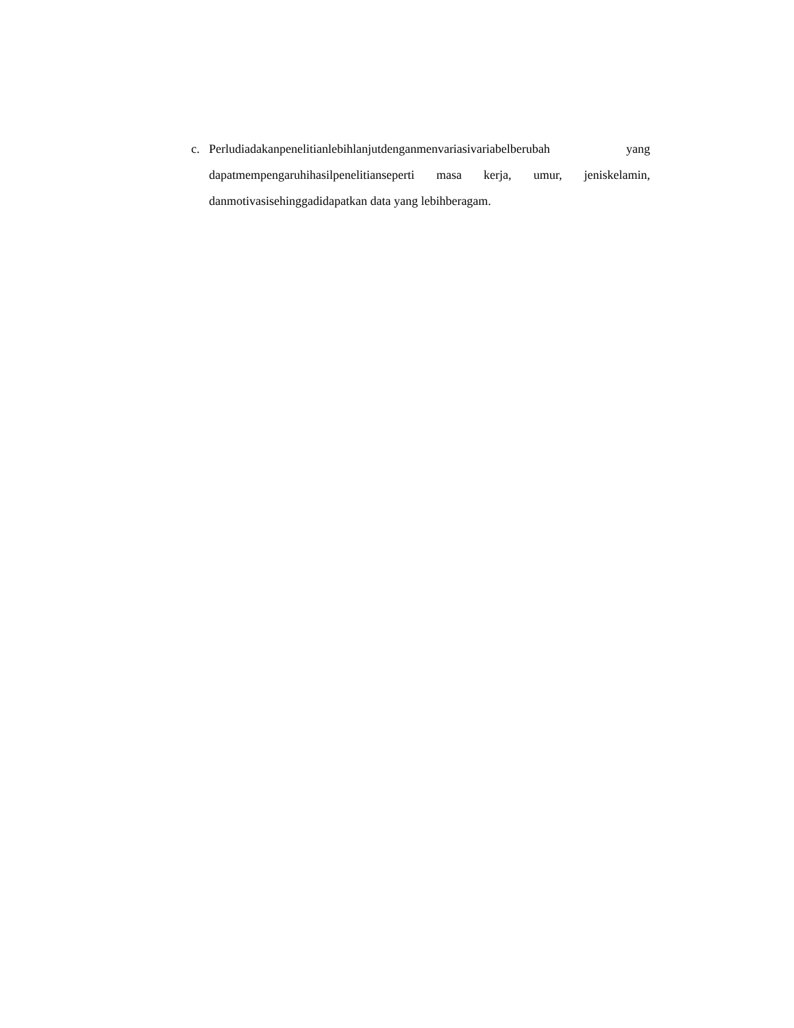c. Perludiadakanpenelitianlebihlanjutdenganmenvariasivariabelberubah yang dapatmempengaruhihasilpenelitianseperti masa kerja, umur, jeniskelamin, danmotivasisehinggadidapatkan data yang lebihberagam.